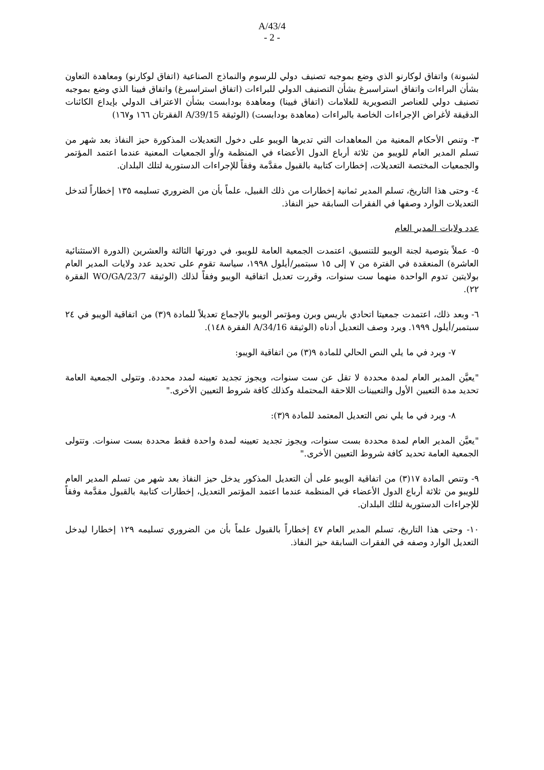A/43/4
- 2 -
لشبونة) واتفاق لوكارنو الذي وضع بموجبه تصنيف دولي للرسوم والنماذج الصناعية (اتفاق لوكارنو) ومعاهدة التعاون بشأن البراءات واتفاق استراسبرغ بشأن التصنيف الدولي للبراءات (اتفاق استراسبرغ) واتفاق فيينا الذي وضع بموجبه تصنيف دولي للعناصر التصويرية للعلامات (اتفاق فيينا) ومعاهدة بودابست بشأن الاعتراف الدولي بإيداع الكائنات الدقيقة لأغراض الإجراءات الخاصة بالبراءات (معاهدة بودابست) (الوثيقة A/39/15 الفقرتان ١٦٦ و١٦٧)
٣- وتنص الأحكام المعنية من المعاهدات التي تديرها الويبو على دخول التعديلات المذكورة حيز النفاذ بعد شهر من تسلم المدير العام للويبو من ثلاثة أرباع الدول الأعضاء في المنظمة و/أو الجمعيات المعنية عندما اعتمد المؤتمر والجمعيات المختصة التعديلات، إخطارات كتابية بالقبول مقدَّمة وفقاً للإجراءات الدستورية لتلك البلدان.
٤- وحتى هذا التاريخ، تسلم المدير ثمانية إخطارات من ذلك القبيل، علماً بأن من الضروري تسليمه ١٣٥ إخطاراً لتدخل التعديلات الوارد وصفها في الفقرات السابقة حيز النفاذ.
عدد ولايات المدير العام
٥- عملاً بتوصية لجنة الويبو للتنسيق، اعتمدت الجمعية العامة للويبو، في دورتها الثالثة والعشرين (الدورة الاستثنائية العاشرة) المنعقدة في الفترة من ٧ إلى ١٥ سبتمبر/أيلول ١٩٩٨، سياسة تقوم على تحديد عدد ولايات المدير العام بولايتين تدوم الواحدة منهما ست سنوات، وقررت تعديل اتفاقية الويبو وفقاً لذلك (الوثيقة WO/GA/23/7 الفقرة ٢٢).
٦- وبعد ذلك، اعتمدت جمعيتا اتحادي باريس وبرن ومؤتمر الويبو بالإجماع تعديلاً للمادة ٩(٣) من اتفاقية الويبو في ٢٤ سبتمبر/أيلول ١٩٩٩. ويرد وصف التعديل أدناه (الوثيقة A/34/16 الفقرة ١٤٨).
٧- ويرد في ما يلي النص الحالي للمادة ٩(٣) من اتفاقية الويبو:
"يعيَّن المدير العام لمدة محددة لا تقل عن ست سنوات، ويجوز تجديد تعيينه لمدد محددة. وتتولى الجمعية العامة تحديد مدة التعيين الأول والتعيينات اللاحقة المحتملة وكذلك كافة شروط التعيين الأخرى."
٨- ويرد في ما يلي نص التعديل المعتمد للمادة ٩(٣):
"يعيَّن المدير العام لمدة محددة بست سنوات، ويجوز تجديد تعيينه لمدة واحدة فقط محددة بست سنوات. وتتولى الجمعية العامة تحديد كافة شروط التعيين الأخرى."
٩- وتنص المادة ١٧(٣) من اتفاقية الويبو على أن التعديل المذكور يدخل حيز النفاذ بعد شهر من تسلم المدير العام للويبو من ثلاثة أرباع الدول الأعضاء في المنظمة عندما اعتمد المؤتمر التعديل، إخطارات كتابية بالقبول مقدَّمة وفقاً للإجراءات الدستورية لتلك البلدان.
١٠- وحتى هذا التاريخ، تسلم المدير العام ٤٧ إخطاراً بالقبول علماً بأن من الضروري تسليمه ١٢٩ إخطارا ليدخل التعديل الوارد وصفه في الفقرات السابقة حيز النفاذ.